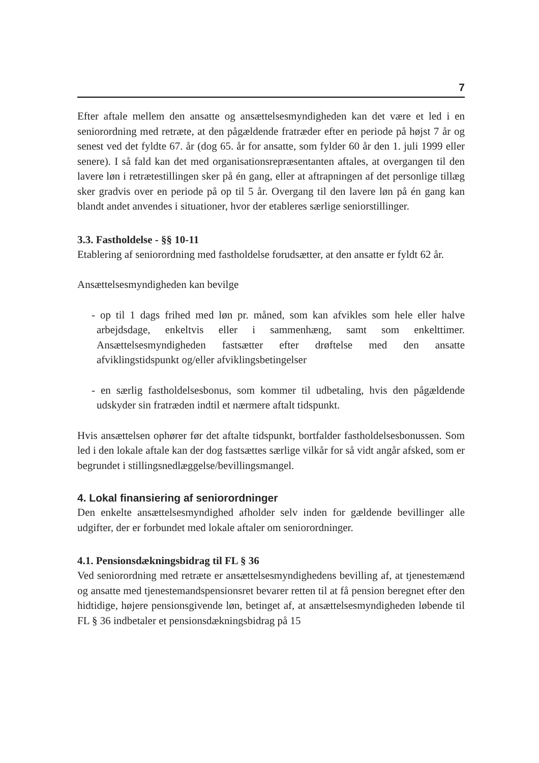7
Efter aftale mellem den ansatte og ansættelsesmyndigheden kan det være et led i en seniorordning med retræte, at den pågældende fratræder efter en periode på højst 7 år og senest ved det fyldte 67. år (dog 65. år for ansatte, som fylder 60 år den 1. juli 1999 eller senere). I så fald kan det med organisationsrepræsentanten aftales, at overgangen til den lavere løn i retrætestillingen sker på én gang, eller at aftrapningen af det personlige tillæg sker gradvis over en periode på op til 5 år. Overgang til den lavere løn på én gang kan blandt andet anvendes i situationer, hvor der etableres særlige seniorstillinger.
3.3. Fastholdelse - §§ 10-11
Etablering af seniorordning med fastholdelse forudsætter, at den ansatte er fyldt 62 år.
Ansættelsesmyndigheden kan bevilge
- op til 1 dags frihed med løn pr. måned, som kan afvikles som hele eller halve arbejdsdage, enkeltvis eller i sammenhæng, samt som enkelttimer. Ansættelsesmyndigheden fastsætter efter drøftelse med den ansatte afviklingstidspunkt og/eller afviklingsbetingelser
- en særlig fastholdelsesbonus, som kommer til udbetaling, hvis den pågældende udskyder sin fratræden indtil et nærmere aftalt tidspunkt.
Hvis ansættelsen ophører før det aftalte tidspunkt, bortfalder fastholdelsesbonussen. Som led i den lokale aftale kan der dog fastsættes særlige vilkår for så vidt angår afsked, som er begrundet i stillingsnedlæggelse/bevillingsmangel.
4. Lokal finansiering af seniorordninger
Den enkelte ansættelsesmyndighed afholder selv inden for gældende bevillinger alle udgifter, der er forbundet med lokale aftaler om seniorordninger.
4.1. Pensionsdækningsbidrag til FL § 36
Ved seniorordning med retræte er ansættelsesmyndighedens bevilling af, at tjenestemænd og ansatte med tjenestemandspensionsret bevarer retten til at få pension beregnet efter den hidtidige, højere pensionsgivende løn, betinget af, at ansættelsesmyndigheden løbende til FL § 36 indbetaler et pensionsdækningsbidrag på 15